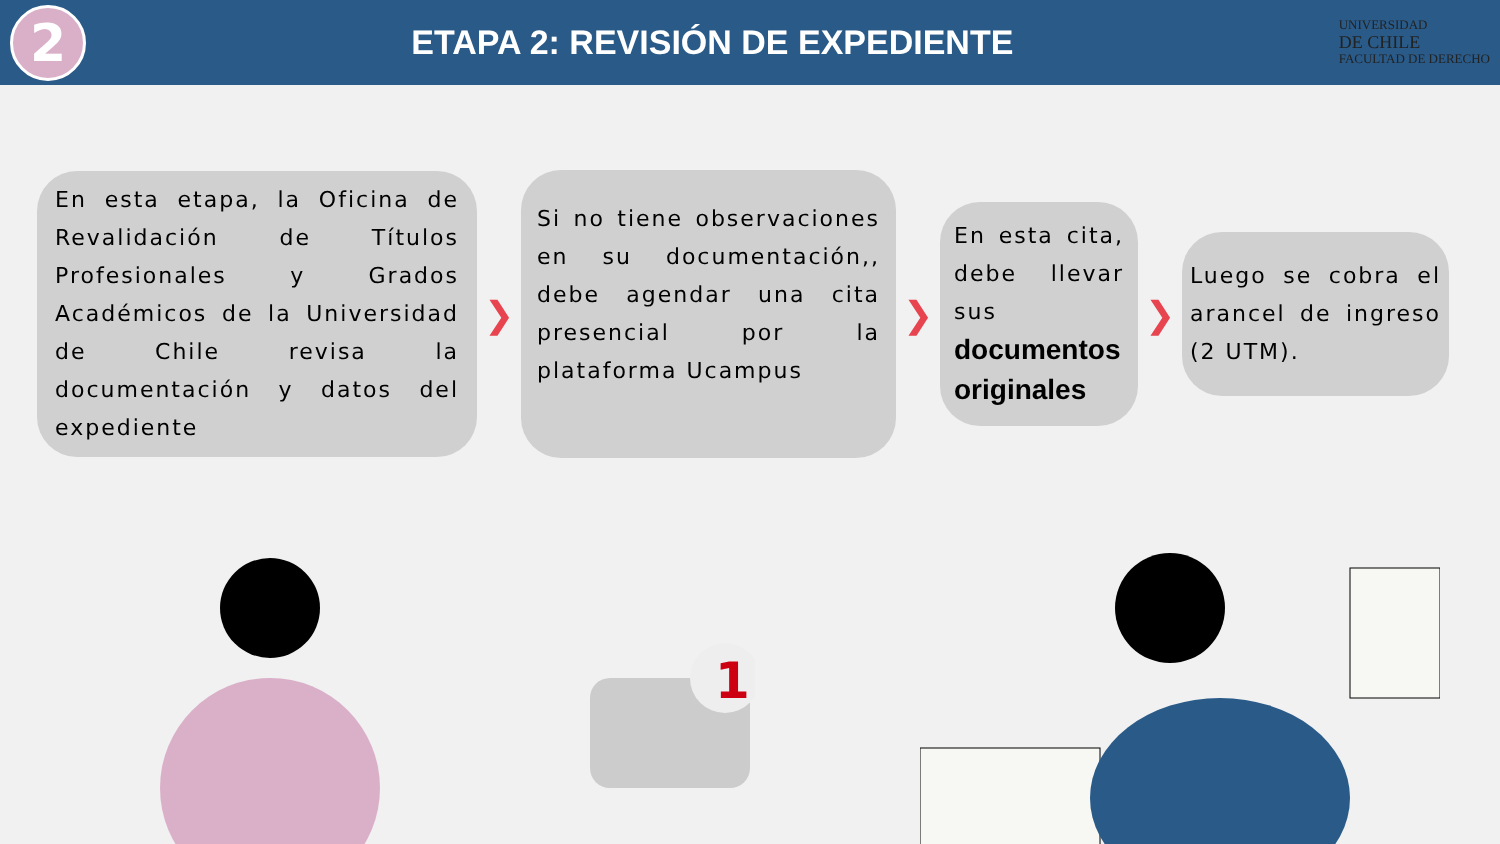2
ETAPA 2: REVISIÓN DE EXPEDIENTE
UNIVERSIDAD
DE CHILE
FACULTAD DE DERECHO
En esta etapa, la Oficina de Revalidación de Títulos Profesionales y Grados Académicos de la Universidad de Chile revisa la documentación y datos del expediente
❯
Si no tiene observaciones en su documentación,, debe agendar una cita presencial por la plataforma Ucampus
❯
En esta cita, debe llevar sus documentos originales
❯
Luego se cobra el arancel de ingreso (2 UTM).
1